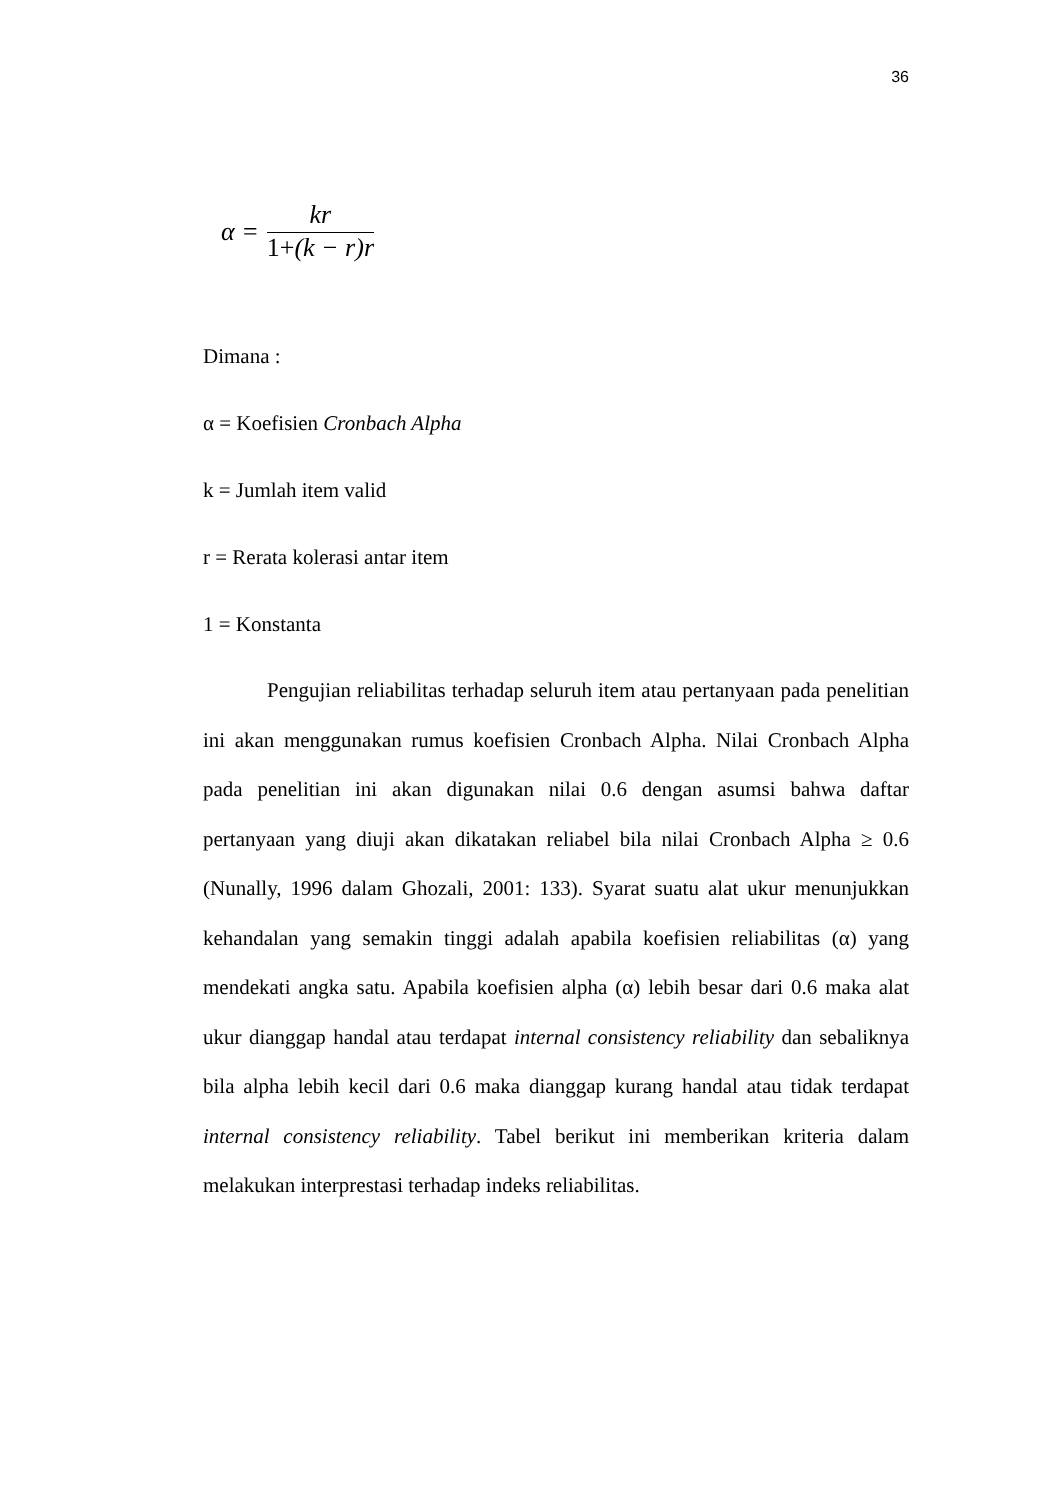36
α =
kr
1+(k − r)r
Dimana :
α = Koefisien Cronbach Alpha
k = Jumlah item valid
r = Rerata kolerasi antar item
1 = Konstanta
Pengujian reliabilitas terhadap seluruh item atau pertanyaan pada penelitian ini akan menggunakan rumus koefisien Cronbach Alpha. Nilai Cronbach Alpha pada penelitian ini akan digunakan nilai 0.6 dengan asumsi bahwa daftar pertanyaan yang diuji akan dikatakan reliabel bila nilai Cronbach Alpha ≥ 0.6 (Nunally, 1996 dalam Ghozali, 2001: 133). Syarat suatu alat ukur menunjukkan kehandalan yang semakin tinggi adalah apabila koefisien reliabilitas (α) yang mendekati angka satu. Apabila koefisien alpha (α) lebih besar dari 0.6 maka alat ukur dianggap handal atau terdapat internal consistency reliability dan sebaliknya bila alpha lebih kecil dari 0.6 maka dianggap kurang handal atau tidak terdapat internal consistency reliability. Tabel berikut ini memberikan kriteria dalam melakukan interprestasi terhadap indeks reliabilitas.